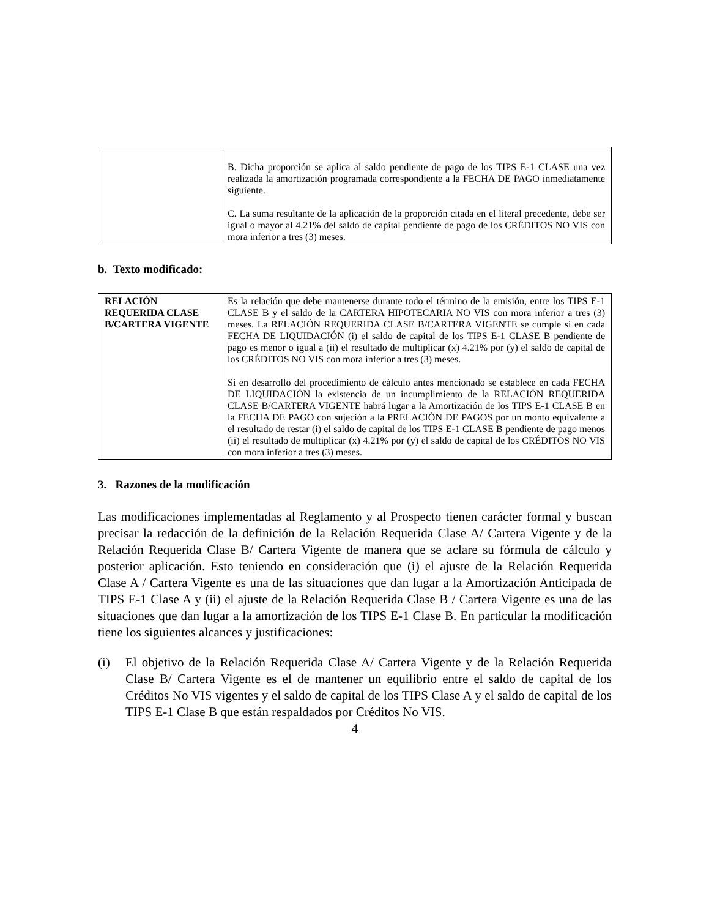| | B. Dicha proporción se aplica al saldo pendiente de pago de los TIPS E-1 CLASE una vez realizada la amortización programada correspondiente a la FECHA DE PAGO inmediatamente siguiente. C. La suma resultante de la aplicación de la proporción citada en el literal precedente, debe ser igual o mayor al 4.21% del saldo de capital pendiente de pago de los CRÉDITOS NO VIS con mora inferior a tres (3) meses. |
b. Texto modificado:
| RELACIÓN REQUERIDA CLASE B/CARTERA VIGENTE | Es la relación que debe mantenerse durante todo el término de la emisión, entre los TIPS E-1 CLASE B y el saldo de la CARTERA HIPOTECARIA NO VIS con mora inferior a tres (3) meses. La RELACIÓN REQUERIDA CLASE B/CARTERA VIGENTE se cumple si en cada FECHA DE LIQUIDACIÓN (i) el saldo de capital de los TIPS E-1 CLASE B pendiente de pago es menor o igual a (ii) el resultado de multiplicar (x) 4.21% por (y) el saldo de capital de los CRÉDITOS NO VIS con mora inferior a tres (3) meses. Si en desarrollo del procedimiento de cálculo antes mencionado se establece en cada FECHA DE LIQUIDACIÓN la existencia de un incumplimiento de la RELACIÓN REQUERIDA CLASE B/CARTERA VIGENTE habrá lugar a la Amortización de los TIPS E-1 CLASE B en la FECHA DE PAGO con sujeción a la PRELACIÓN DE PAGOS por un monto equivalente a el resultado de restar (i) el saldo de capital de los TIPS E-1 CLASE B pendiente de pago menos (ii) el resultado de multiplicar (x) 4.21% por (y) el saldo de capital de los CRÉDITOS NO VIS con mora inferior a tres (3) meses. |
3. Razones de la modificación
Las modificaciones implementadas al Reglamento y al Prospecto tienen carácter formal y buscan precisar la redacción de la definición de la Relación Requerida Clase A/ Cartera Vigente y de la Relación Requerida Clase B/ Cartera Vigente de manera que se aclare su fórmula de cálculo y posterior aplicación. Esto teniendo en consideración que (i) el ajuste de la Relación Requerida Clase A / Cartera Vigente es una de las situaciones que dan lugar a la Amortización Anticipada de TIPS E-1 Clase A y (ii) el ajuste de la Relación Requerida Clase B / Cartera Vigente es una de las situaciones que dan lugar a la amortización de los TIPS E-1 Clase B. En particular la modificación tiene los siguientes alcances y justificaciones:
(i) El objetivo de la Relación Requerida Clase A/ Cartera Vigente y de la Relación Requerida Clase B/ Cartera Vigente es el de mantener un equilibrio entre el saldo de capital de los Créditos No VIS vigentes y el saldo de capital de los TIPS Clase A y el saldo de capital de los TIPS E-1 Clase B que están respaldados por Créditos No VIS.
4